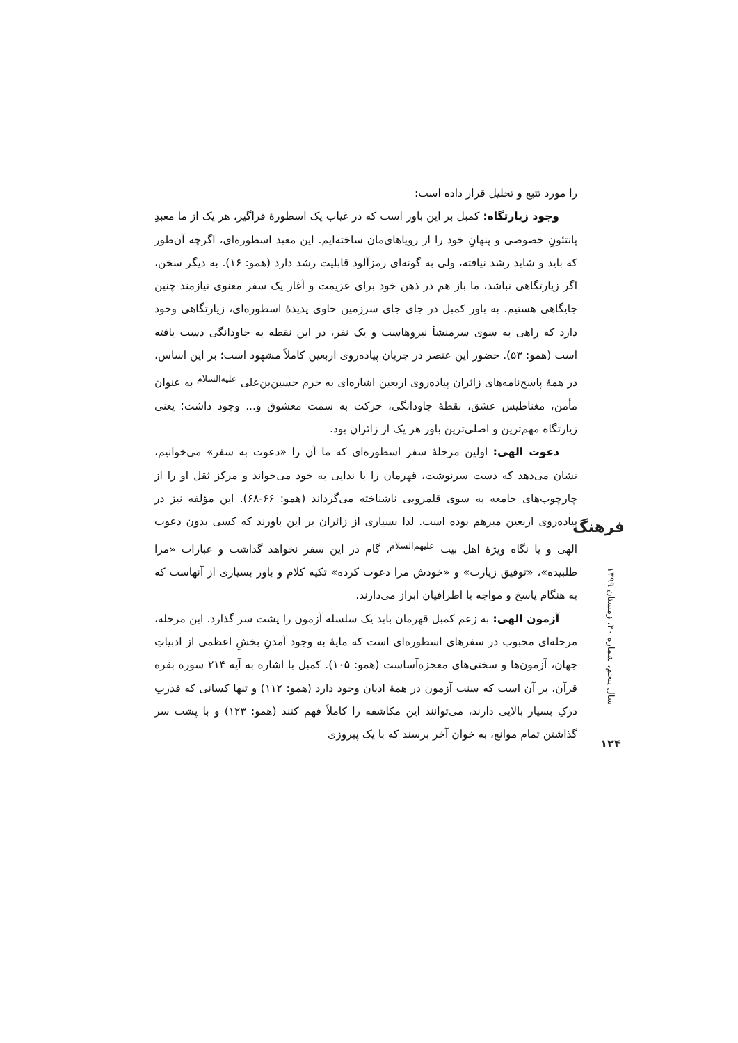را مورد تتبع و تحلیل قرار داده است:
وجود زیارتگاه: کمبل بر این باور است که در غیاب یک اسطورهٔ فراگیر، هر یک از ما معبدِ پانتئونِ خصوصی و پنهانِ خود را از رویاهای‌مان ساخته‌ایم. این معبد اسطوره‌ای، اگرچه آن‌طور که باید و شاید رشد نیافته، ولی به گونه‌ای رمزآلود قابلیت رشد دارد (همو: ۱۶). به دیگر سخن، اگر زیارتگاهی نباشد، ما باز هم در ذهن خود برای عزیمت و آغاز یک سفر معنوی نیازمند چنین جایگاهی هستیم. به باور کمبل در جای جای سرزمین حاوی پدیدهٔ اسطوره‌ای، زیارتگاهی وجود دارد که راهی به سوی سرمنشأ نیروهاست و یک نفر، در این نقطه به جاودانگی دست یافته است (همو: ۵۳). حضور این عنصر در جریان پیاده‌روی اربعین کاملاً مشهود است؛ بر این اساس، در همهٔ پاسخ‌نامه‌های زائران پیاده‌روی اربعین اشاره‌ای به حرم حسین‌بن‌علی <sup>علیه‌السلام</sup> به عنوان مأمن، مغناطیس عشق، نقطهٔ جاودانگی، حرکت به سمت معشوق و... وجود داشت؛ یعنی زیارتگاه مهم‌ترین و اصلی‌ترین باور هر یک از زائران بود.
دعوت الهی: اولین مرحلهٔ سفر اسطوره‌ای که ما آن را «دعوت به سفر» می‌خوانیم، نشان می‌دهد که دست سرنوشت، قهرمان را با ندایی به خود می‌خواند و مرکز ثقل او را از چارچوب‌های جامعه به سوی قلمرویی ناشناخته می‌گرداند (همو: ۶۶-۶۸). این مؤلفه نیز در پیاده‌روی اربعین مبرهم بوده است. لذا بسیاری از زائران بر این باورند که کسی بدون دعوت الهی و یا نگاه ویژهٔ اهل بیت <sup>علیهم‌السلام</sup>، گام در این سفر نخواهد گذاشت و عبارات «مرا طلبیده»، «توفیق زیارت» و «خودش مرا دعوت کرده» تکیه کلام و باور بسیاری از آنهاست که به هنگام پاسخ و مواجه با اطرافیان ابراز می‌دارند.
آزمون الهی: به زعم کمبل قهرمان باید یک سلسله آزمون را پشت سر گذارد. این مرحله، مرحله‌ای محبوب در سفرهای اسطوره‌ای است که مایهٔ به وجود آمدنِ بخشِ اعظمی از ادبیاتِ جهان، آزمون‌ها و سختی‌های معجزه‌آساست (همو: ۱۰۵). کمبل با اشاره به آیه ۲۱۴ سوره بقره قرآن، بر آن است که سنت آزمون در همهٔ ادیان وجود دارد (همو: ۱۱۲) و تنها کسانی که قدرتِ درکِ بسیار بالایی دارند، می‌توانند این مکاشفه را کاملاً فهم کنند (همو: ۱۲۳) و با پشت سر گذاشتن تمام موانع، به خوان آخر برسند که با یک پیروزی
فرهنگ
سال پنجم، شماره ۲۰، زمستان ۱۳۹۹
۱۲۴